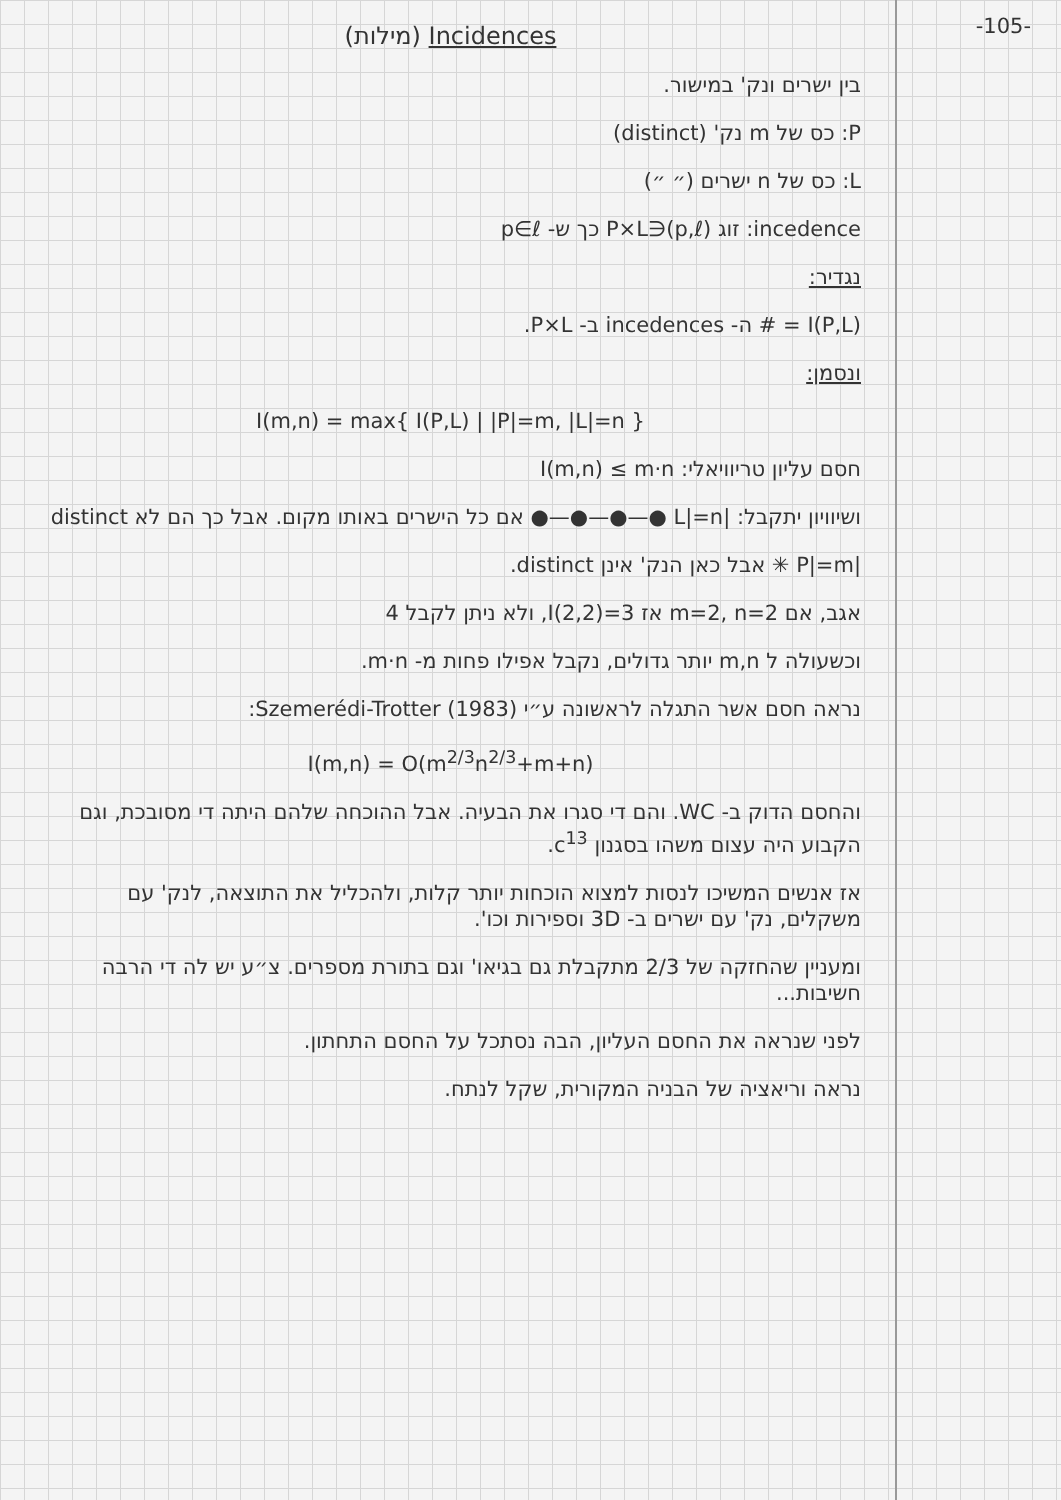-105-
(מילות) Incidences
בין ישרים ונק' במישור.
P: כס של m נק' (distinct)
L: כס של n ישרים (״ ״)
incedence: זוג (p,ℓ)∈P×L כך ש- p∈ℓ
נגדיר:
I(P,L) = # ה- incedences ב- P×L.
ונסמן:
I(m,n) = max{ I(P,L) | |P|=m, |L|=n }
חסם עליון טריוויאלי: I(m,n) ≤ m·n
ושיוויון יתקבל: |L|=n ●—●—●—● אם כל הישרים באותו מקום. אבל כך הם לא distinct
|P|=m ✳ אבל כאן הנק' אינן distinct.
אגב, אם m=2, n=2 אז I(2,2)=3, ולא ניתן לקבל 4
וכשעולה ל m,n יותר גדולים, נקבל אפילו פחות מ- m·n.
נראה חסם אשר התגלה לראשונה ע״י Szemerédi-Trotter (1983):
I(m,n) = O(m<sup>2/3</sup>n<sup>2/3</sup>+m+n)
והחסם הדוק ב- WC. והם די סגרו את הבעיה. אבל ההוכחה שלהם היתה די מסובכת, וגם הקבוע היה עצום משהו בסגנון c<sup>13</sup>.
אז אנשים המשיכו לנסות למצוא הוכחות יותר קלות, ולהכליל את התוצאה, לנק' עם משקלים, נק' עם ישרים ב- 3D וספירות וכו'.
ומעניין שהחזקה של 2/3 מתקבלת גם בגיאו' וגם בתורת מספרים. צ״ע יש לה די הרבה חשיבות...
לפני שנראה את החסם העליון, הבה נסתכל על החסם התחתון.
נראה וריאציה של הבניה המקורית, שקל לנתח.